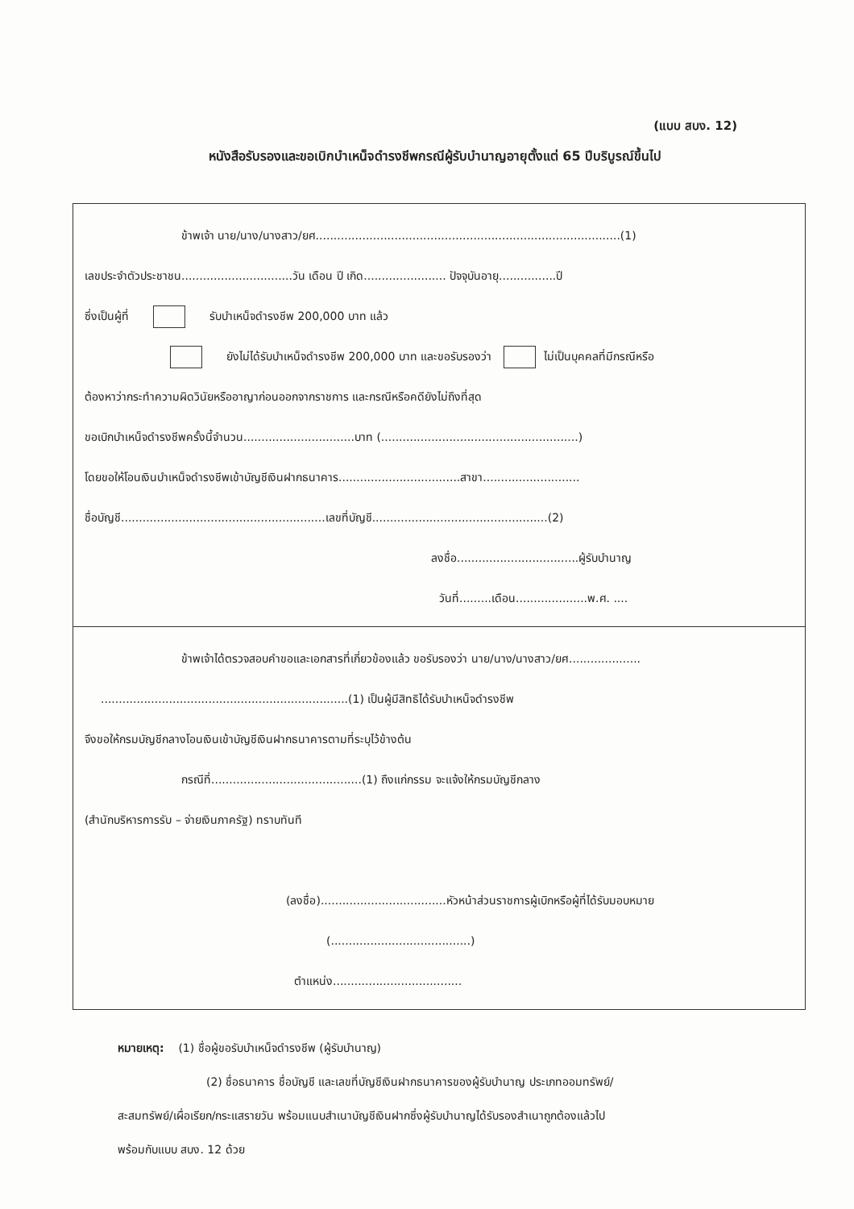(แบบ สบง. 12)
หนังสือรับรองและขอเบิกบำเหน็จดำรงชีพกรณีผู้รับบำนาญอายุตั้งแต่ 65 ปีบริบูรณ์ขึ้นไป
ข้าพเจ้า นาย/นาง/นางสาว/ยศ.....................................................................................(1)
เลขประจำตัวประชาชน...............................วัน เดือน ปี เกิด....................... ปัจจุบันอายุ................ปี
ซึ่งเป็นผู้ที่ รับบำเหน็จดำรงชีพ 200,000 บาท แล้ว
ยังไม่ได้รับบำเหน็จดำรงชีพ 200,000 บาท และขอรับรองว่า ไม่เป็นบุคคลที่มีกรณีหรือ
ต้องหาว่ากระทำความผิดวินัยหรืออาญาก่อนออกจากราชการ และกรณีหรือคดียังไม่ถึงที่สุด
ขอเบิกบำเหน็จดำรงชีพครั้งนี้จำนวน...............................บาท (.......................................................)
โดยขอให้โอนเงินบำเหน็จดำรงชีพเข้าบัญชีเงินฝากธนาคาร..................................สาขา...........................
ชื่อบัญชี.........................................................เลขที่บัญชี.................................................(2)
ลงชื่อ..................................ผู้รับบำนาญ
วันที่.........เดือน....................พ.ศ. ....
ข้าพเจ้าได้ตรวจสอบคำขอและเอกสารที่เกี่ยวข้องแล้ว ขอรับรองว่า นาย/นาง/นางสาว/ยศ....................
.....................................................................(1) เป็นผู้มีสิทธิได้รับบำเหน็จดำรงชีพ
จึงขอให้กรมบัญชีกลางโอนเงินเข้าบัญชีเงินฝากธนาคารตามที่ระบุไว้ข้างต้น
กรณีที่..........................................(1) ถึงแก่กรรม จะแจ้งให้กรมบัญชีกลาง
(สำนักบริหารการรับ – จ่ายเงินภาครัฐ) ทราบทันที
(ลงชื่อ)...................................หัวหน้าส่วนราชการผู้เบิกหรือผู้ที่ได้รับมอบหมาย
(.......................................)
ตำแหน่ง....................................
หมายเหตุ: (1) ชื่อผู้ขอรับบำเหน็จดำรงชีพ (ผู้รับบำนาญ)
(2) ชื่อธนาคาร ชื่อบัญชี และเลขที่บัญชีเงินฝากธนาคารของผู้รับบำนาญ ประเภทออมทรัพย์/
สะสมทรัพย์/เผื่อเรียก/กระแสรายวัน พร้อมแนบสำเนาบัญชีเงินฝากซึ่งผู้รับบำนาญได้รับรองสำเนาถูกต้องแล้วไป
พร้อมกับแบบ สบง. 12 ด้วย